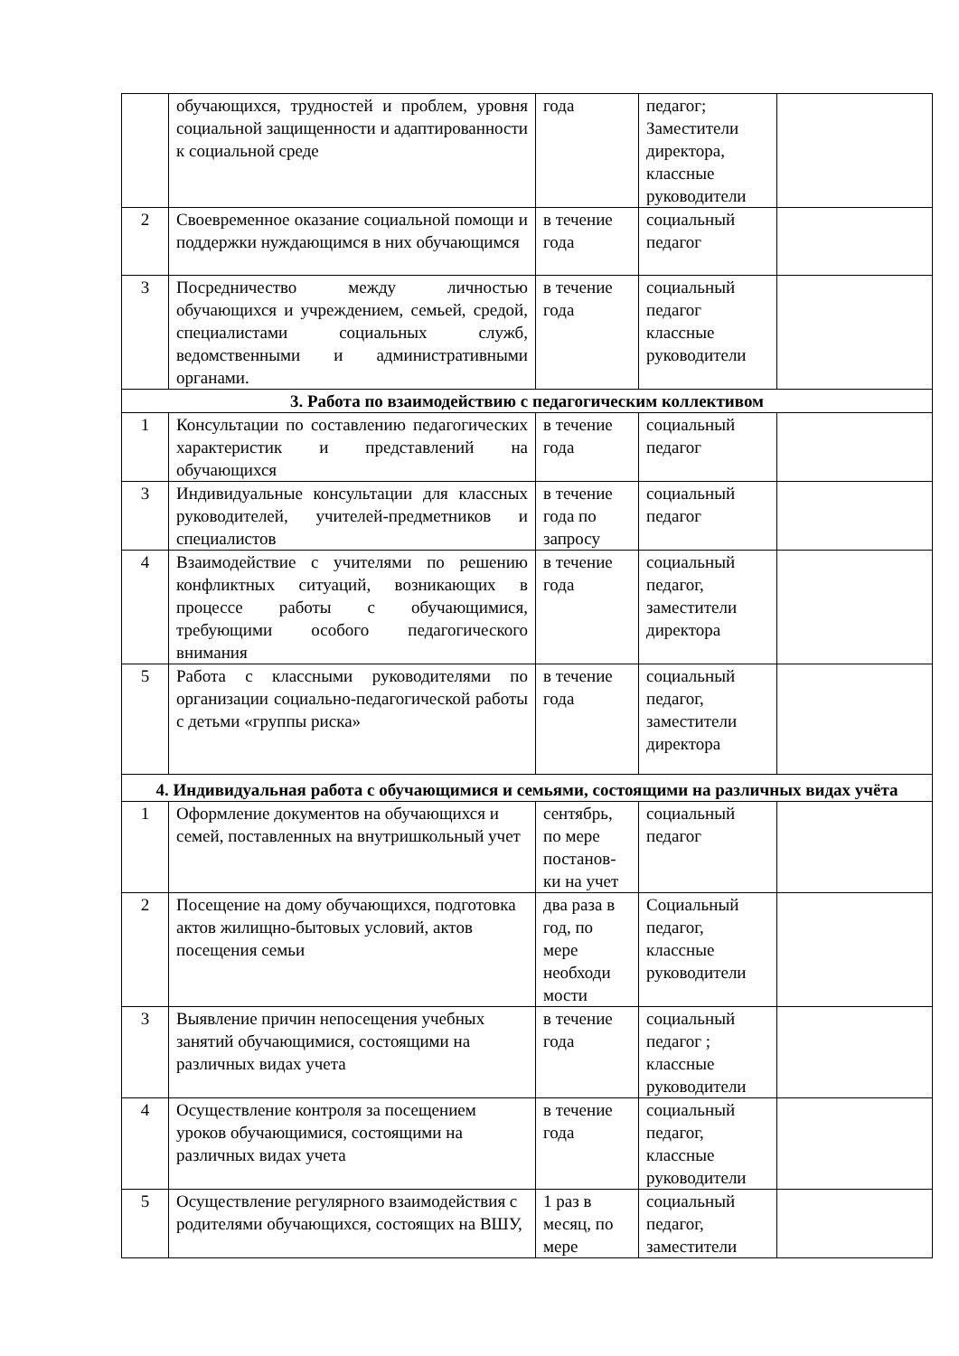| | обучающихся, трудностей и проблем, уровня социальной защищенности и адаптированности к социальной среде | года | педагог; Заместители директора, классные руководители | |
| 2 | Своевременное оказание социальной помощи и поддержки нуждающимся в них обучающимся | в течение года | социальный педагог | |
| 3 | Посредничество между личностью обучающихся и учреждением, семьей, средой, специалистами социальных служб, ведомственными и административными органами. | в течение года | социальный педагог классные руководители | |
| 3. Работа по взаимодействию с педагогическим коллективом | | | | |
| 1 | Консультации по составлению педагогических характеристик и представлений на обучающихся | в течение года | социальный педагог | |
| 3 | Индивидуальные консультации для классных руководителей, учителей-предметников и специалистов | в течение года по запросу | социальный педагог | |
| 4 | Взаимодействие с учителями по решению конфликтных ситуаций, возникающих в процессе работы с обучающимися, требующими особого педагогического внимания | в течение года | социальный педагог, заместители директора | |
| 5 | Работа с классными руководителями по организации социально-педагогической работы с детьми «группы риска» | в течение года | социальный педагог, заместители директора | |
| 4. Индивидуальная работа с обучающимися и семьями, состоящими на различных видах учёта | | | | |
| 1 | Оформление документов на обучающихся и семей, поставленных на внутришкольный учет | сентябрь, по мере постанов-ки на учет | социальный педагог | |
| 2 | Посещение на дому обучающихся, подготовка актов жилищно-бытовых условий, актов посещения семьи | два раза в год, по мере необходи мости | Социальный педагог, классные руководители | |
| 3 | Выявление причин непосещения учебных занятий обучающимися, состоящими на различных видах учета | в течение года | социальный педагог ; классные руководители | |
| 4 | Осуществление контроля за посещением уроков обучающимися, состоящими на различных видах учета | в течение года | социальный педагог, классные руководители | |
| 5 | Осуществление регулярного взаимодействия с родителями обучающихся, состоящих на ВШУ, | 1 раз в месяц, по мере | социальный педагог, заместители | |